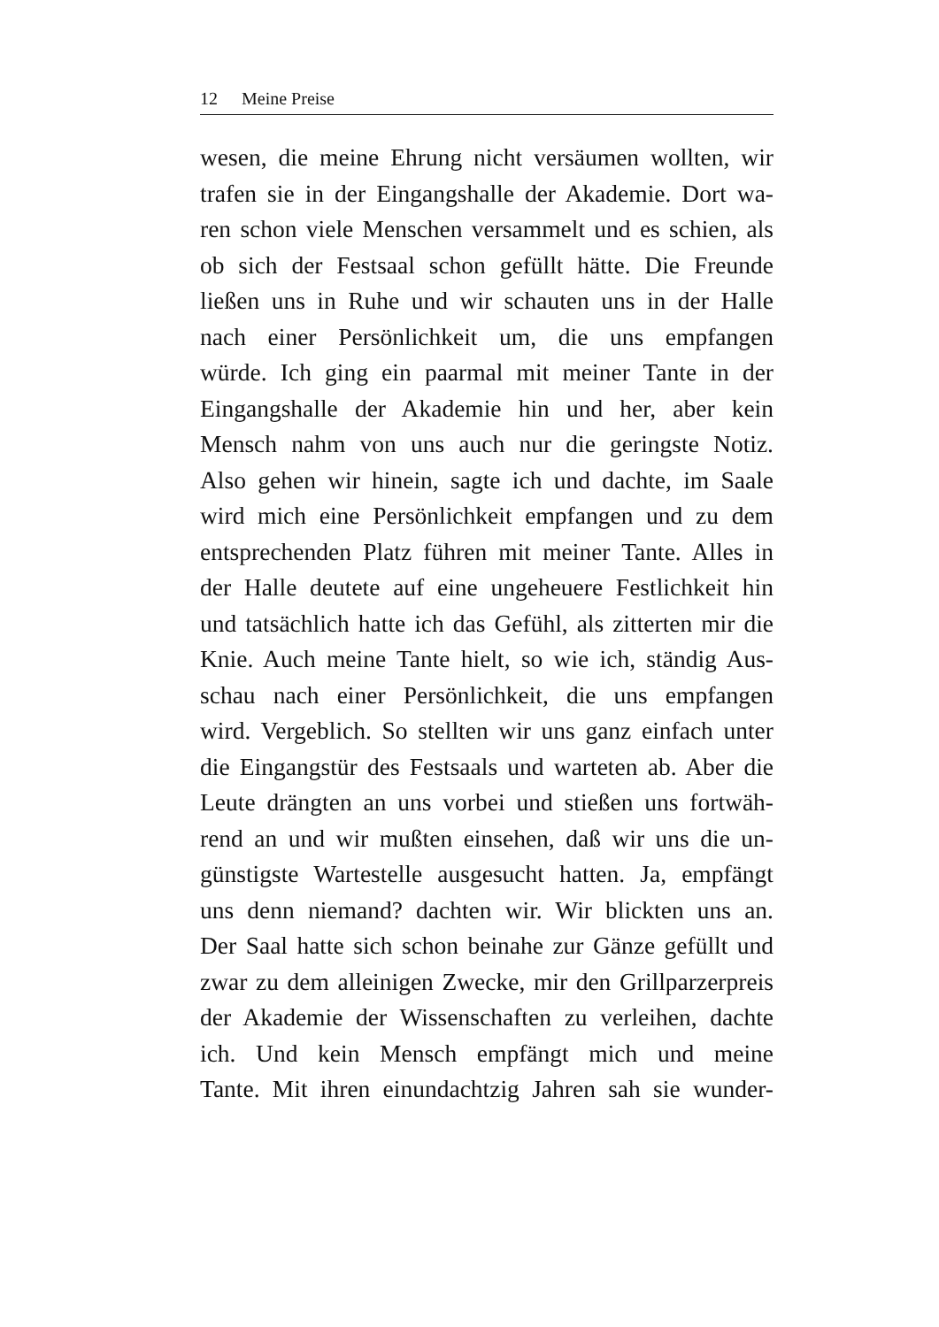12 Meine Preise
wesen, die meine Ehrung nicht versäumen wollten, wir
trafen sie in der Eingangshalle der Akademie. Dort wa-
ren schon viele Menschen versammelt und es schien, als
ob sich der Festsaal schon gefüllt hätte. Die Freunde
ließen uns in Ruhe und wir schauten uns in der Halle
nach einer Persönlichkeit um, die uns empfangen
würde. Ich ging ein paarmal mit meiner Tante in der
Eingangshalle der Akademie hin und her, aber kein
Mensch nahm von uns auch nur die geringste Notiz.
Also gehen wir hinein, sagte ich und dachte, im Saale
wird mich eine Persönlichkeit empfangen und zu dem
entsprechenden Platz führen mit meiner Tante. Alles in
der Halle deutete auf eine ungeheuere Festlichkeit hin
und tatsächlich hatte ich das Gefühl, als zitterten mir die
Knie. Auch meine Tante hielt, so wie ich, ständig Aus-
schau nach einer Persönlichkeit, die uns empfangen
wird. Vergeblich. So stellten wir uns ganz einfach unter
die Eingangstür des Festsaals und warteten ab. Aber die
Leute drängten an uns vorbei und stießen uns fortwäh-
rend an und wir mußten einsehen, daß wir uns die un-
günstigste Wartestelle ausgesucht hatten. Ja, empfängt
uns denn niemand? dachten wir. Wir blickten uns an.
Der Saal hatte sich schon beinahe zur Gänze gefüllt und
zwar zu dem alleinigen Zwecke, mir den Grillparzerpreis
der Akademie der Wissenschaften zu verleihen, dachte
ich. Und kein Mensch empfängt mich und meine
Tante. Mit ihren einundachtzig Jahren sah sie wunder-